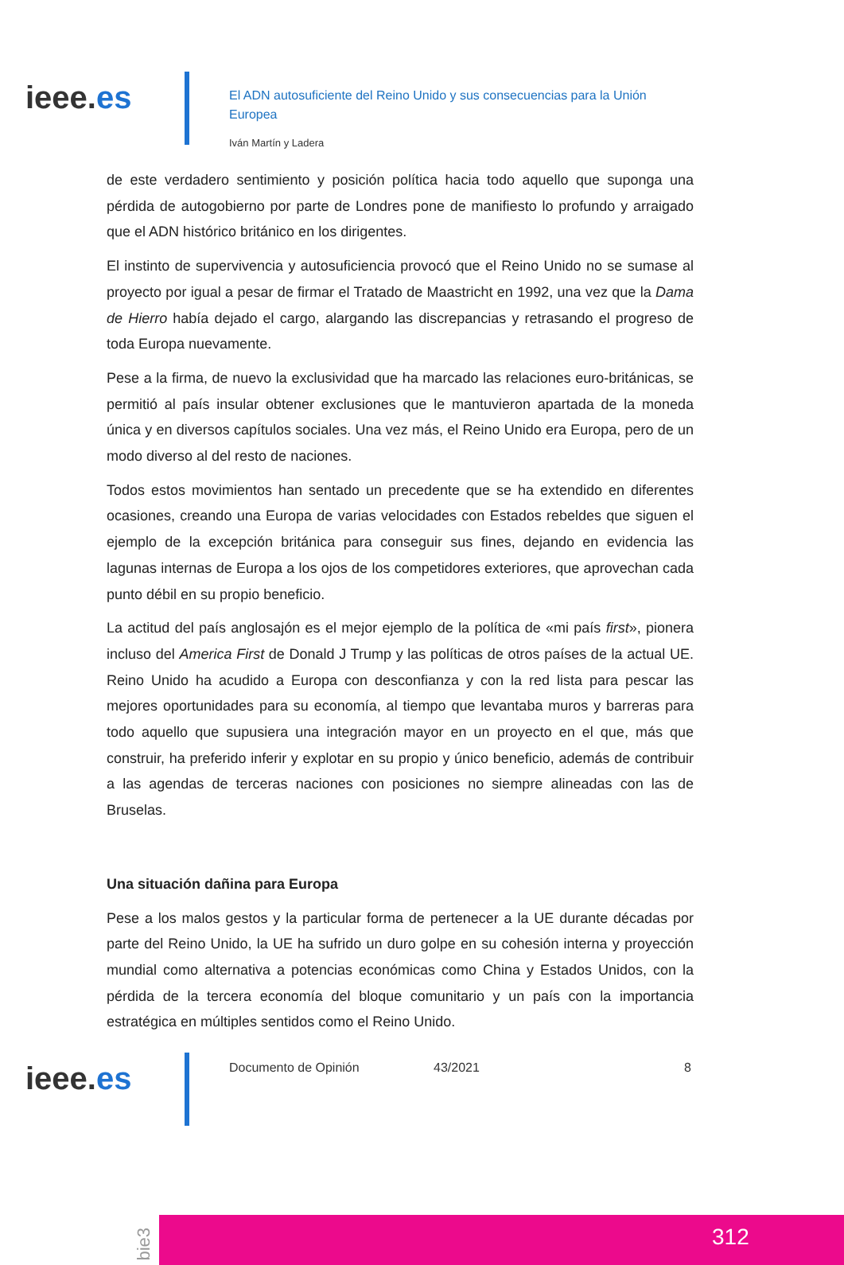ieee.es
El ADN autosuficiente del Reino Unido y sus consecuencias para la Unión Europea
Iván Martín y Ladera
de este verdadero sentimiento y posición política hacia todo aquello que suponga una pérdida de autogobierno por parte de Londres pone de manifiesto lo profundo y arraigado que el ADN histórico británico en los dirigentes.
El instinto de supervivencia y autosuficiencia provocó que el Reino Unido no se sumase al proyecto por igual a pesar de firmar el Tratado de Maastricht en 1992, una vez que la Dama de Hierro había dejado el cargo, alargando las discrepancias y retrasando el progreso de toda Europa nuevamente.
Pese a la firma, de nuevo la exclusividad que ha marcado las relaciones euro-británicas, se permitió al país insular obtener exclusiones que le mantuvieron apartada de la moneda única y en diversos capítulos sociales. Una vez más, el Reino Unido era Europa, pero de un modo diverso al del resto de naciones.
Todos estos movimientos han sentado un precedente que se ha extendido en diferentes ocasiones, creando una Europa de varias velocidades con Estados rebeldes que siguen el ejemplo de la excepción británica para conseguir sus fines, dejando en evidencia las lagunas internas de Europa a los ojos de los competidores exteriores, que aprovechan cada punto débil en su propio beneficio.
La actitud del país anglosajón es el mejor ejemplo de la política de «mi país first», pionera incluso del America First de Donald J Trump y las políticas de otros países de la actual UE. Reino Unido ha acudido a Europa con desconfianza y con la red lista para pescar las mejores oportunidades para su economía, al tiempo que levantaba muros y barreras para todo aquello que supusiera una integración mayor en un proyecto en el que, más que construir, ha preferido inferir y explotar en su propio y único beneficio, además de contribuir a las agendas de terceras naciones con posiciones no siempre alineadas con las de Bruselas.
Una situación dañina para Europa
Pese a los malos gestos y la particular forma de pertenecer a la UE durante décadas por parte del Reino Unido, la UE ha sufrido un duro golpe en su cohesión interna y proyección mundial como alternativa a potencias económicas como China y Estados Unidos, con la pérdida de la tercera economía del bloque comunitario y un país con la importancia estratégica en múltiples sentidos como el Reino Unido.
ieee.es
Documento de Opinión 43/2021 8
bie3
312